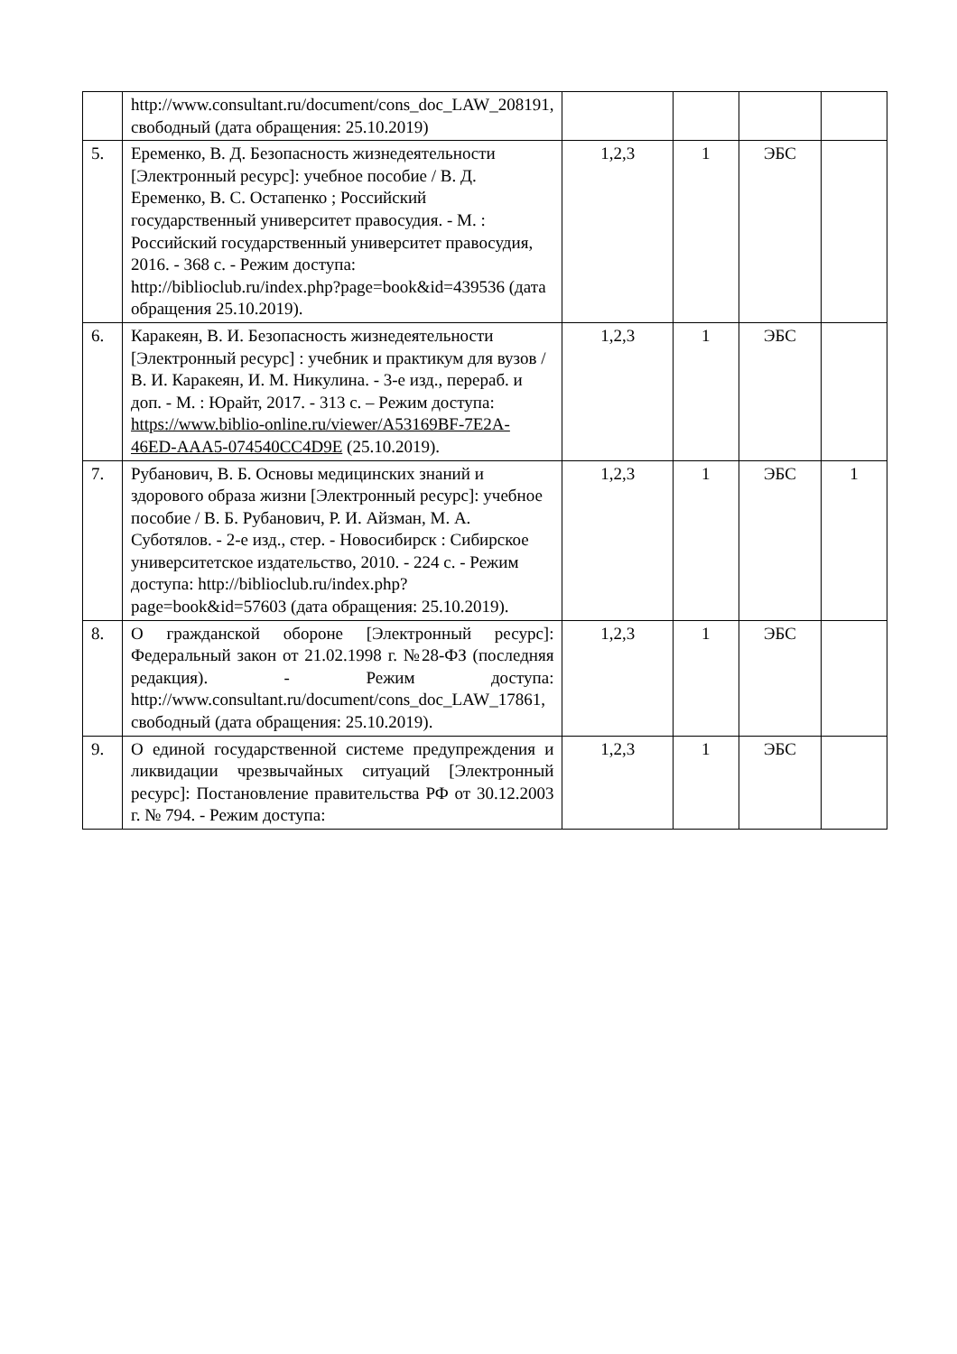| | http://www.consultant.ru/document/cons_doc_LAW_208191, свободный (дата обращения: 25.10.2019) | | | | |
| 5. | Еременко, В. Д. Безопасность жизнедеятельности [Электронный ресурс]: учебное пособие / В. Д. Еременко, В. С. Остапенко ; Российский государственный университет правосудия. - М. : Российский государственный университет правосудия, 2016. - 368 с. - Режим доступа: http://biblioclub.ru/index.php?page=book&id=439536 (дата обращения 25.10.2019). | 1,2,3 | 1 | ЭБС | |
| 6. | Каракеян, В. И. Безопасность жизнедеятельности [Электронный ресурс] : учебник и практикум для вузов / В. И. Каракеян, И. М. Никулина. - 3-е изд., перераб. и доп. - М. : Юрайт, 2017. - 313 с. – Режим доступа: https://www.biblio-online.ru/viewer/A53169BF-7E2A-46ED-AAA5-074540CC4D9E (25.10.2019). | 1,2,3 | 1 | ЭБС | |
| 7. | Рубанович, В. Б. Основы медицинских знаний и здорового образа жизни [Электронный ресурс]: учебное пособие / В. Б. Рубанович, Р. И. Айзман, М. А. Суботялов. - 2-е изд., стер. - Новосибирск : Сибирское университетское издательство, 2010. - 224 с. - Режим доступа: http://biblioclub.ru/index.php?page=book&id=57603 (дата обращения: 25.10.2019). | 1,2,3 | 1 | ЭБС | 1 |
| 8. | О гражданской обороне [Электронный ресурс]: Федеральный закон от 21.02.1998 г. №28-ФЗ (последняя редакция). - Режим доступа: http://www.consultant.ru/document/cons_doc_LAW_17861, свободный (дата обращения: 25.10.2019). | 1,2,3 | 1 | ЭБС | |
| 9. | О единой государственной системе предупреждения и ликвидации чрезвычайных ситуаций [Электронный ресурс]: Постановление правительства РФ от 30.12.2003 г. № 794. - Режим доступа: | 1,2,3 | 1 | ЭБС | |